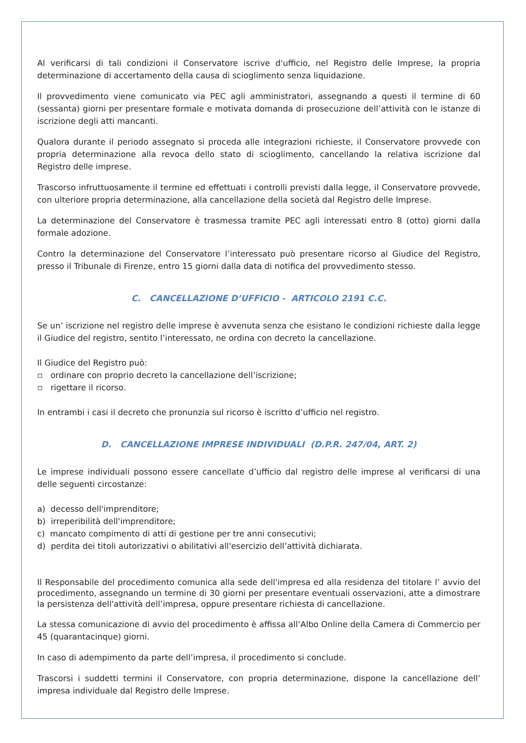Al verificarsi di tali condizioni il Conservatore iscrive d'ufficio, nel Registro delle Imprese, la propria determinazione di accertamento della causa di scioglimento senza liquidazione.
Il provvedimento viene comunicato via PEC agli amministratori, assegnando a questi il termine di 60 (sessanta) giorni per presentare formale e motivata domanda di prosecuzione dell’attività con le istanze di iscrizione degli atti mancanti.
Qualora durante il periodo assegnato si proceda alle integrazioni richieste, il Conservatore provvede con propria determinazione alla revoca dello stato di scioglimento, cancellando la relativa iscrizione dal Registro delle imprese.
Trascorso infruttuosamente il termine ed effettuati i controlli previsti dalla legge, il Conservatore provvede, con ulteriore propria determinazione, alla cancellazione della società dal Registro delle Imprese.
La determinazione del Conservatore è trasmessa tramite PEC agli interessati entro 8 (otto) giorni dalla formale adozione.
Contro la determinazione del Conservatore l’interessato può presentare ricorso al Giudice del Registro, presso il Tribunale di Firenze, entro 15 giorni dalla data di notifica del provvedimento stesso.
C. CANCELLAZIONE D’UFFICIO - ARTICOLO 2191 C.C.
Se un’ iscrizione nel registro delle imprese è avvenuta senza che esistano le condizioni richieste dalla legge il Giudice del registro, sentito l’interessato, ne ordina con decreto la cancellazione.
Il Giudice del Registro può:
▫ ordinare con proprio decreto la cancellazione dell’iscrizione;
▫ rigettare il ricorso.
In entrambi i casi il decreto che pronunzia sul ricorso è iscritto d’ufficio nel registro.
D. CANCELLAZIONE IMPRESE INDIVIDUALI (D.P.R. 247/04, ART. 2)
Le imprese individuali possono essere cancellate d’ufficio dal registro delle imprese al verificarsi di una delle seguenti circostanze:
a) decesso dell'imprenditore;
b) irreperibilità dell'imprenditore;
c) mancato compimento di atti di gestione per tre anni consecutivi;
d) perdita dei titoli autorizzativi o abilitativi all'esercizio dell’attività dichiarata.
Il Responsabile del procedimento comunica alla sede dell'impresa ed alla residenza del titolare l’ avvio del procedimento, assegnando un termine di 30 giorni per presentare eventuali osservazioni, atte a dimostrare la persistenza dell'attività dell’impresa, oppure presentare richiesta di cancellazione.
La stessa comunicazione di avvio del procedimento è affissa all’Albo Online della Camera di Commercio per 45 (quarantacinque) giorni.
In caso di adempimento da parte dell’impresa, il procedimento si conclude.
Trascorsi i suddetti termini il Conservatore, con propria determinazione, dispone la cancellazione dell’ impresa individuale dal Registro delle Imprese.